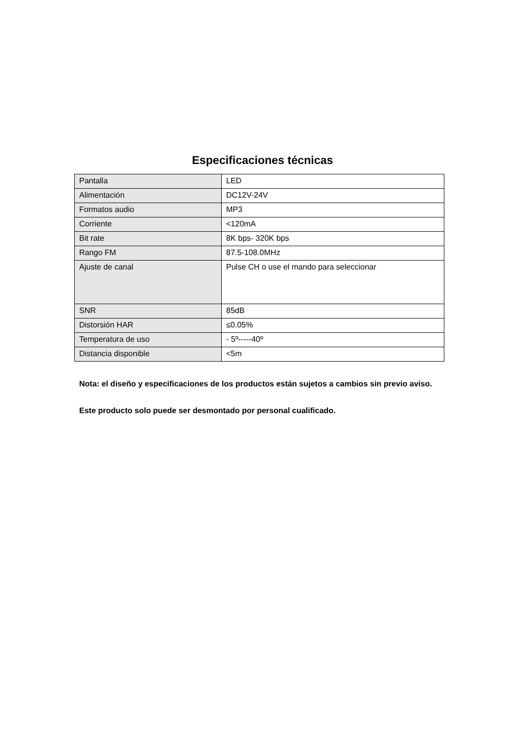Especificaciones técnicas
| Pantalla | LED |
| Alimentación | DC12V-24V |
| Formatos audio | MP3 |
| Corriente | <120mA |
| Bit rate | 8K bps- 320K bps |
| Rango FM | 87.5-108.0MHz |
| Ajuste de canal | Pulse CH o use el mando para seleccionar |
| SNR | 85dB |
| Distorsión HAR | ≤0.05% |
| Temperatura de uso | - 5º-----40º |
| Distancia disponible | <5m |
Nota: el diseño y especificaciones de los productos están sujetos a cambios sin previo aviso.
Este producto solo puede ser desmontado por personal cualificado.